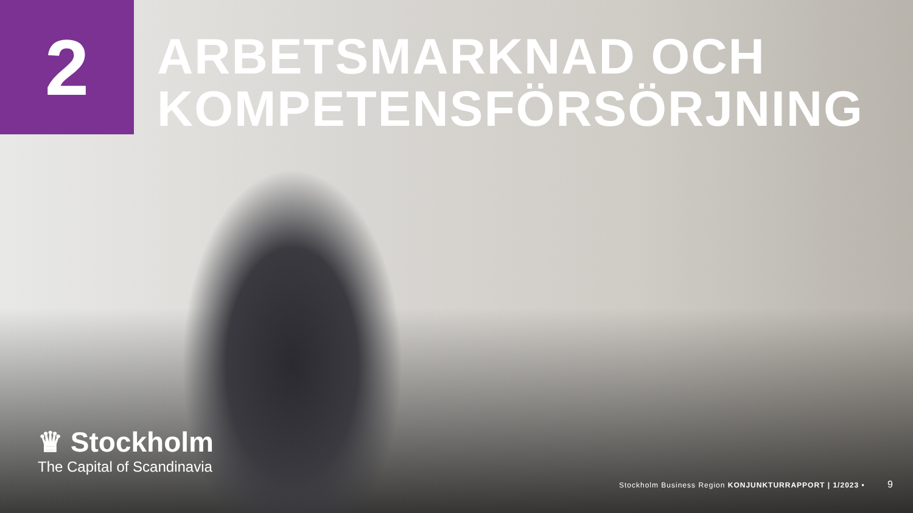2
ARBETSMARKNAD OCH
KOMPETENSFÖRSÖRJNING
♛ Stockholm
The Capital of Scandinavia
Stockholm Business Region KONJUNKTURRAPPORT | 1/2023 •
9